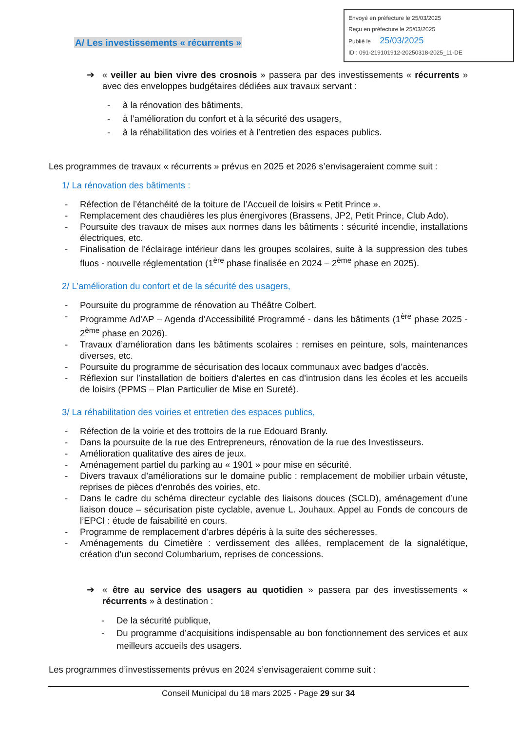Envoyé en préfecture le 25/03/2025
Reçu en préfecture le 25/03/2025
Publié le 25/03/2025
ID : 091-219101912-20250318-2025_11-DE
A/ Les investissements « récurrents »
➔ « veiller au bien vivre des crosnois » passera par des investissements « récurrents » avec des enveloppes budgétaires dédiées aux travaux servant :
- à la rénovation des bâtiments,
- à l’amélioration du confort et à la sécurité des usagers,
- à la réhabilitation des voiries et à l’entretien des espaces publics.
Les programmes de travaux « récurrents » prévus en 2025 et 2026 s’envisageraient comme suit :
1/ La rénovation des bâtiments :
- Réfection de l’étanchéité de la toiture de l’Accueil de loisirs « Petit Prince ».
- Remplacement des chaudières les plus énergivores (Brassens, JP2, Petit Prince, Club Ado).
- Poursuite des travaux de mises aux normes dans les bâtiments : sécurité incendie, installations électriques, etc.
- Finalisation de l'éclairage intérieur dans les groupes scolaires, suite à la suppression des tubes fluos - nouvelle réglementation (1<sup>ère</sup> phase finalisée en 2024 – 2<sup>ème</sup> phase en 2025).
2/ L’amélioration du confort et de la sécurité des usagers,
- Poursuite du programme de rénovation au Théâtre Colbert.
- Programme Ad'AP – Agenda d’Accessibilité Programmé - dans les bâtiments (1<sup>ère</sup> phase 2025 - 2<sup>ème</sup> phase en 2026).
- Travaux d’amélioration dans les bâtiments scolaires : remises en peinture, sols, maintenances diverses, etc.
- Poursuite du programme de sécurisation des locaux communaux avec badges d’accès.
- Réflexion sur l’installation de boitiers d’alertes en cas d’intrusion dans les écoles et les accueils de loisirs (PPMS – Plan Particulier de Mise en Sureté).
3/ La réhabilitation des voiries et entretien des espaces publics,
- Réfection de la voirie et des trottoirs de la rue Edouard Branly.
- Dans la poursuite de la rue des Entrepreneurs, rénovation de la rue des Investisseurs.
- Amélioration qualitative des aires de jeux.
- Aménagement partiel du parking au « 1901 » pour mise en sécurité.
- Divers travaux d’améliorations sur le domaine public : remplacement de mobilier urbain vétuste, reprises de pièces d’enrobés des voiries, etc.
- Dans le cadre du schéma directeur cyclable des liaisons douces (SCLD), aménagement d’une liaison douce – sécurisation piste cyclable, avenue L. Jouhaux. Appel au Fonds de concours de l’EPCI : étude de faisabilité en cours.
- Programme de remplacement d'arbres dépéris à la suite des sécheresses.
- Aménagements du Cimetière : verdissement des allées, remplacement de la signalétique, création d’un second Columbarium, reprises de concessions.
➔ « être au service des usagers au quotidien » passera par des investissements « récurrents » à destination :
- De la sécurité publique,
- Du programme d’acquisitions indispensable au bon fonctionnement des services et aux meilleurs accueils des usagers.
Les programmes d’investissements prévus en 2024 s’envisageraient comme suit :
Conseil Municipal du 18 mars 2025 - Page 29 sur 34